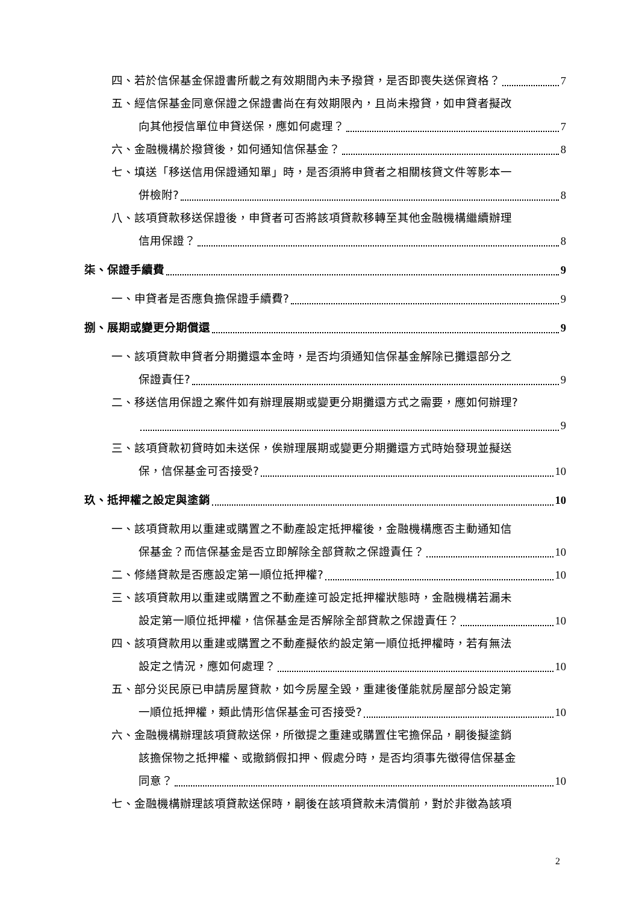四、若於信保基金保證書所載之有效期間內未予撥貸，是否即喪失送保資格？ 7
五、經信保基金同意保證之保證書尚在有效期限內，且尚未撥貸，如申貸者擬改
向其他授信單位申貸送保，應如何處理？ 7
六、金融機構於撥貸後，如何通知信保基金？ 8
七、填送「移送信用保證通知單」時，是否須將申貸者之相關核貸文件等影本一
併檢附? 8
八、該項貸款移送保證後，申貸者可否將該項貸款移轉至其他金融機構繼續辦理
信用保證？ 8
柒、保證手續費 9
一、申貸者是否應負擔保證手續費? 9
捌、展期或變更分期償還 9
一、該項貸款申貸者分期攤還本金時，是否均須通知信保基金解除已攤還部分之
保證責任? 9
二、移送信用保證之案件如有辦理展期或變更分期攤還方式之需要，應如何辦理?
9
三、該項貸款初貸時如未送保，俟辦理展期或變更分期攤還方式時始發現並擬送
保，信保基金可否接受? 10
玖、抵押權之設定與塗銷 10
一、該項貸款用以重建或購置之不動產設定抵押權後，金融機構應否主動通知信
保基金？而信保基金是否立即解除全部貸款之保證責任？ 10
二、修繕貸款是否應設定第一順位抵押權? 10
三、該項貸款用以重建或購置之不動產達可設定抵押權狀態時，金融機構若漏未
設定第一順位抵押權，信保基金是否解除全部貸款之保證責任？ 10
四、該項貸款用以重建或購置之不動產擬依約設定第一順位抵押權時，若有無法
設定之情況，應如何處理？ 10
五、部分災民原已申請房屋貸款，如今房屋全毀，重建後僅能就房屋部分設定第
一順位抵押權，類此情形信保基金可否接受? 10
六、金融機構辦理該項貸款送保，所徵提之重建或購置住宅擔保品，嗣後擬塗銷
該擔保物之抵押權、或撤銷假扣押、假處分時，是否均須事先徵得信保基金
同意？ 10
七、金融機構辦理該項貸款送保時，嗣後在該項貸款未清償前，對於非徵為該項
2